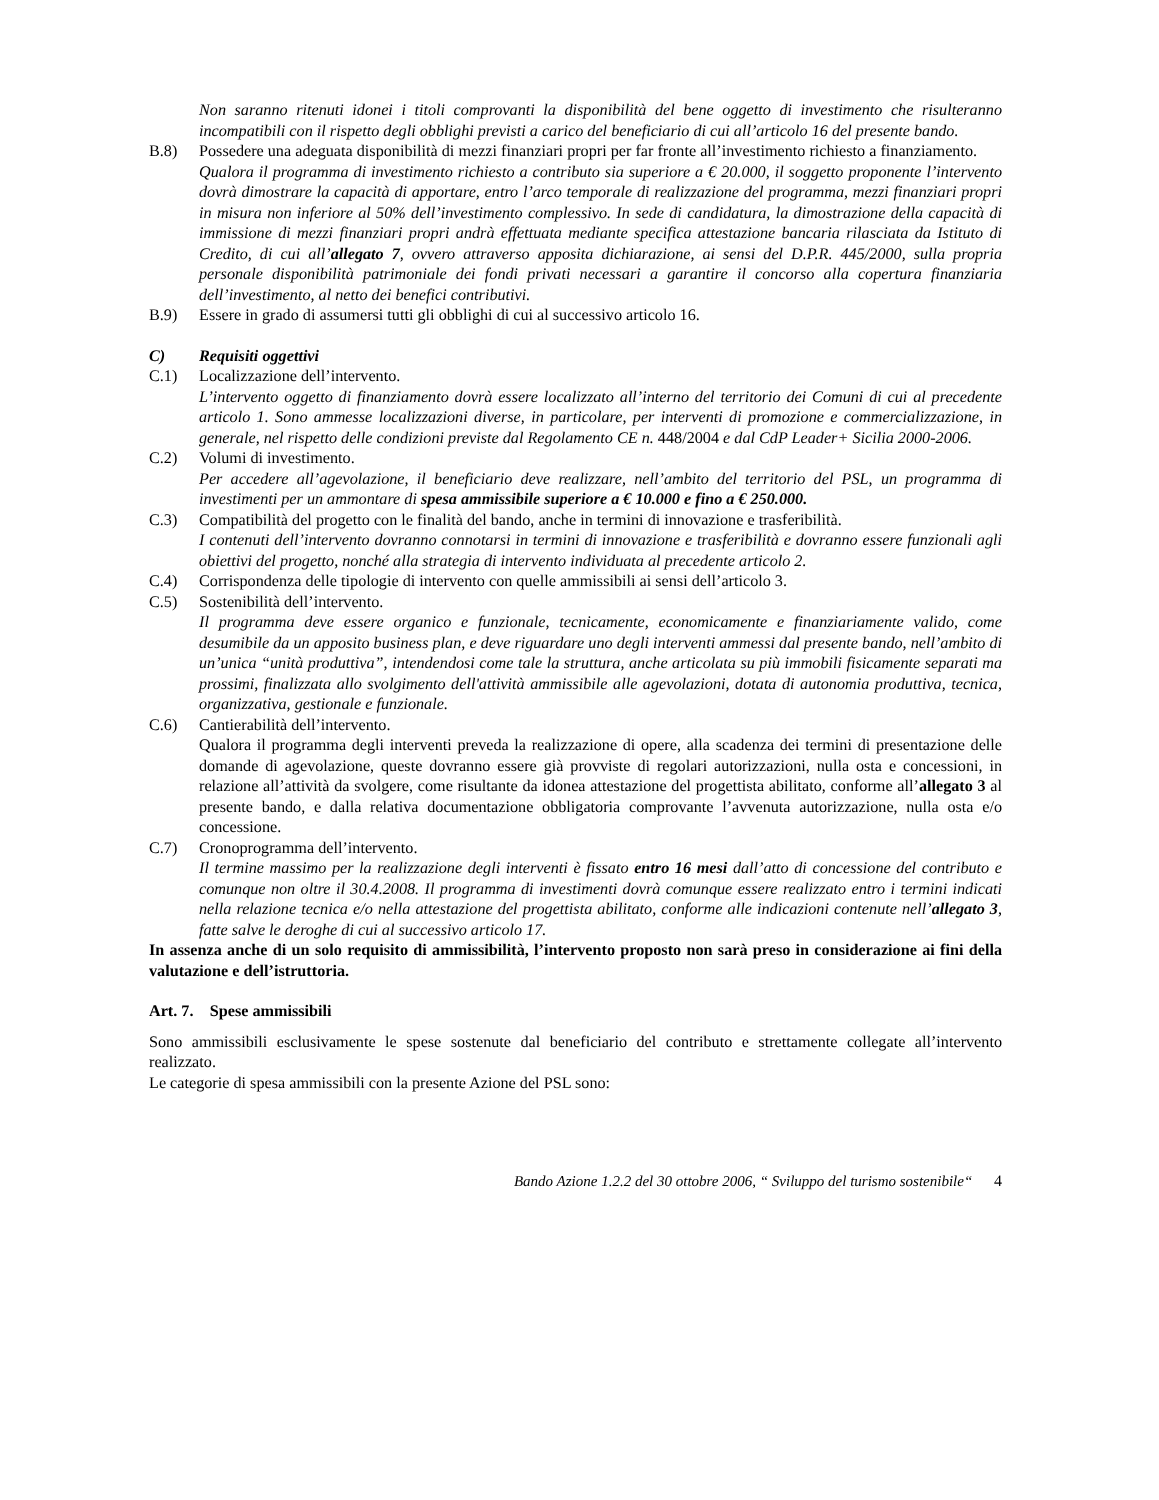Non saranno ritenuti idonei i titoli comprovanti la disponibilità del bene oggetto di investimento che risulteranno incompatibili con il rispetto degli obblighi previsti a carico del beneficiario di cui all’articolo 16 del presente bando.
B.8) Possedere una adeguata disponibilità di mezzi finanziari propri per far fronte all’investimento richiesto a finanziamento.
Qualora il programma di investimento richiesto a contributo sia superiore a € 20.000, il soggetto proponente l’intervento dovrà dimostrare la capacità di apportare, entro l’arco temporale di realizzazione del programma, mezzi finanziari propri in misura non inferiore al 50% dell’investimento complessivo. In sede di candidatura, la dimostrazione della capacità di immissione di mezzi finanziari propri andrà effettuata mediante specifica attestazione bancaria rilasciata da Istituto di Credito, di cui all’allegato 7, ovvero attraverso apposita dichiarazione, ai sensi del D.P.R. 445/2000, sulla propria personale disponibilità patrimoniale dei fondi privati necessari a garantire il concorso alla copertura finanziaria dell’investimento, al netto dei benefici contributivi.
B.9) Essere in grado di assumersi tutti gli obblighi di cui al successivo articolo 16.
C) Requisiti oggettivi
C.1) Localizzazione dell’intervento.
L’intervento oggetto di finanziamento dovrà essere localizzato all’interno del territorio dei Comuni di cui al precedente articolo 1. Sono ammesse localizzazioni diverse, in particolare, per interventi di promozione e commercializzazione, in generale, nel rispetto delle condizioni previste dal Regolamento CE n. 448/2004 e dal CdP Leader+ Sicilia 2000-2006.
C.2) Volumi di investimento.
Per accedere all’agevolazione, il beneficiario deve realizzare, nell’ambito del territorio del PSL, un programma di investimenti per un ammontare di spesa ammissibile superiore a € 10.000 e fino a € 250.000.
C.3) Compatibilità del progetto con le finalità del bando, anche in termini di innovazione e trasferibilità.
I contenuti dell’intervento dovranno connotarsi in termini di innovazione e trasferibilità e dovranno essere funzionali agli obiettivi del progetto, nonché alla strategia di intervento individuata al precedente articolo 2.
C.4) Corrispondenza delle tipologie di intervento con quelle ammissibili ai sensi dell’articolo 3.
C.5) Sostenibilità dell’intervento.
Il programma deve essere organico e funzionale, tecnicamente, economicamente e finanziariamente valido, come desumibile da un apposito business plan, e deve riguardare uno degli interventi ammessi dal presente bando, nell’ambito di un’unica “unità produttiva”, intendendosi come tale la struttura, anche articolata su più immobili fisicamente separati ma prossimi, finalizzata allo svolgimento dell'attività ammissibile alle agevolazioni, dotata di autonomia produttiva, tecnica, organizzativa, gestionale e funzionale.
C.6) Cantierabilità dell’intervento.
Qualora il programma degli interventi preveda la realizzazione di opere, alla scadenza dei termini di presentazione delle domande di agevolazione, queste dovranno essere già provviste di regolari autorizzazioni, nulla osta e concessioni, in relazione all’attività da svolgere, come risultante da idonea attestazione del progettista abilitato, conforme all’allegato 3 al presente bando, e dalla relativa documentazione obbligatoria comprovante l’avvenuta autorizzazione, nulla osta e/o concessione.
C.7) Cronoprogramma dell’intervento.
Il termine massimo per la realizzazione degli interventi è fissato entro 16 mesi dall’atto di concessione del contributo e comunque non oltre il 30.4.2008. Il programma di investimenti dovrà comunque essere realizzato entro i termini indicati nella relazione tecnica e/o nella attestazione del progettista abilitato, conforme alle indicazioni contenute nell’allegato 3, fatte salve le deroghe di cui al successivo articolo 17.
In assenza anche di un solo requisito di ammissibilità, l’intervento proposto non sarà preso in considerazione ai fini della valutazione e dell’istruttoria.
Art. 7. Spese ammissibili
Sono ammissibili esclusivamente le spese sostenute dal beneficiario del contributo e strettamente collegate all’intervento realizzato.
Le categorie di spesa ammissibili con la presente Azione del PSL sono:
Bando Azione 1.2.2 del 30 ottobre 2006, “ Sviluppo del turismo sostenibile“ 4